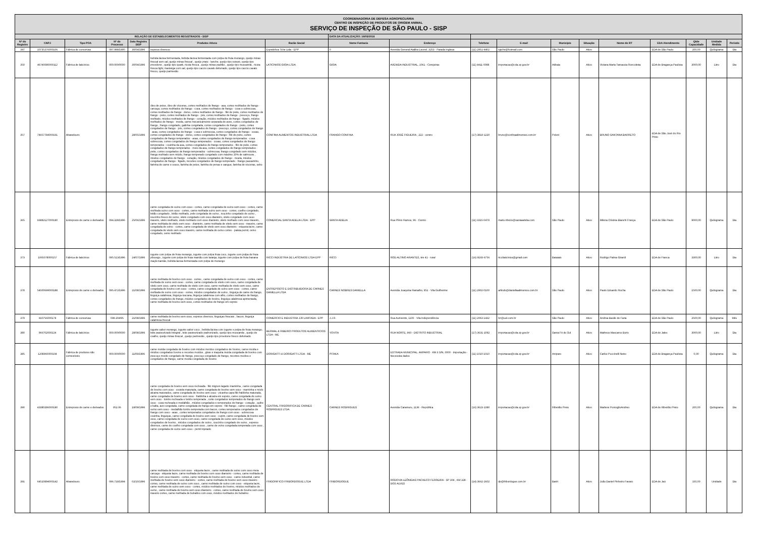| COORDENADORIA DE DEFESA AGROPECUÁRIA CENTRO DE INSPEÇÃO DE PRODUTOS DE ORIGEM ANIMAL SERVIÇO DE INSPEÇÃO DE SÃO PAULO - SISP | | | | | | | | | | | | | | | | | |
| RELAÇÃO DE ESTABELECIMENTOS REGISTRADOS - SISP | | | | | | | DATA DA ATUALIZAÇÃO: 16/05/2018 | | | | | | | | | | |
| Nº do Registro | CNPJ | Tipo POA | Nº do Processo | Data Registro SISP | Produtos Ativos | Razão Social | Nome Fantasia | Endereço | Telefone | E-mail | Município | Situação | Nome do RT | EDA Atendimento | Qtde Capacidade | Unidade Medida | Período |
| 347 | 10735376000106 | Fábrica de conservas | 097.998/1995 | 30/04/1996 | espetos diversos | Espetinhos Tche Ltda - EPP | 0 | Avenida General Ataliba Leonel, 3253 - Parada Inglesa | (11) 2951-4402 | rgtche@hotmail.com | São Paulo | Ativo | | EDA de São Paulo | 200,00 | Quilograma | Dia |
| 350 | 46740080000112 | Fábrica de laticínios | 000.000/0000 | 30/04/1996 | bebida láctea fermentada, bebida láctea fermentada com polpa de fruta morango, queijo minas frescal sem sal, queijo minas frescal , queijo prato - lanche, queijo tipo estepe, queijo tipo provolone , queijo tipo quark, ricota fresca , queijo minas padrão , queijo tipo mussarela , ricota fresca light, manteiga com sal, queijo tipo caccio cavalo defumado, queijo tipo caccio cavalo fresco, queijo parmesão | LATICINIOS GIOIA LTDA | GIOIA | AVENIDA INDUSTRIAL, 1061 - Cerejeiras | (11) 4411-0088 | importacao@cda.sp.gov.br | Atibaia | Ativo | Viviana Maria Tamassia Roncoletta | EDA de Bragança Paulista | 3000,00 | Litro | Dia |
| 357 | 74657784000161 | Abatedouro | | 28/05/1996 | óleo de peixe, óleo de vísceras, cortes resfriados de frango - asa, cortes resfriados de frango - carcaça, cortes resfriados de frango - coxa, cortes resfriados de frango - coxa e sobrecoxa, cortes resfriados de frango - dorso, cortes resfriados de frango - filé de peito, cortes resfriados de frango - peito, cortes resfriados de frango - pés, cortes resfriados de frango - pescoço, frango resfriado, miúdos resfriados de frango - coração, miúdos resfriados de frango - fígado, miúdos resfriados de frango - moela, carne mecanicamente separada de aves, cortes congelados de frango , frango congelado, galinha congelada, cortes congelados de frango - peito, cortes congelados de frango - pés, cortes congelados de frango - pescoço, cortes congelados de frango - asas, cortes congelados de frango - coxa e sobrecoxa, cortes congelados de frango - coxas, cortes congelados de frango - dorso, cortes congelados de frango - filé de peito, cortes congelados de frango temperados - asas, cortes congelados de frango temperados - coxa sobrecoxa, cortes congelados de frango temperados - coxas, cortes congelados de frango temperados - coxinha da asa, cortes congelados de frango temperados - filé de peito, cortes congelados de frango temperados - meio da asa, cortes congelados de frango temperados - peito, cortes congelados de frango temperados - sobrecoxa, frango congelado sem miúdos, frango resfriado sem miúdo, frango temperado congelado com máximo 20% de salmoura , miúdos congelados de frango - coração, miúdos congelados de frango - moela, miúdos congelados de frango - fígado, recortes congelados de frango temperado - frango passarinho, farinha de carne e ossos, farinha de peixe, farinha de penas e sangue, farinha de vísceras, sebo | CONFINA ALIMENTOS INDUSTRIAL LTDA | FRANGO CONFINA | RUA JOSÉ FIGUEIRA , 222 - centro | (17) 3819-1220 | bruno@confinaalimentos.com.br | Poloni | Ativo | BRUNO SANTANA BARRETO | EDA de São José do Rio Preto | | | |
| 365 | 66882127000190 | Entreposto de carne e derivados | 094.328/1996 | 25/06/1996 | carne congelada de suíno com osso - cortes, carne congelada de suíno sem osso - cortes, carne resfriada suíno com osso - cortes, carne resfriada suíno sem osso - cortes, coelho congelado, leitão congelado , leitão resfriado, pele congelada de suíno , toucinho congelado de suíno , toucinho fresco de suíno, vitelo congelado com osso dianteiro, vitelo congelado com osso traseiro, vitelo resfriado, vitelo resfriado com osso dianteiro, vitelo resfriado com osso traseiro, carne resfriada de vitelo sem osso - dianteiro, carne resfriada de vitelo sem osso - traseiro, carne congelada de ovino - cortes, carne congelada de vitelo sem osso dianteiro - etiqueta lacre, carne congelada de vitelo sem osso traseiro, carne resfriada de ovino cortes - paleta pernil, ovino congelado, ovino resfriado | COMERCIAL SANTA ADELIA LTDA - EPP | SANTA ADELIA | Rua Plínio Ramos, 96 - Centro | (11) 3315-0479 | mario.ribeiro@santaadelia.com | São Paulo | Ativo | Milena Cristina Bianchi França | EDA de São Paulo | 9000,00 | Quilograma | Dia |
| 373 | 1065078000157 | Fábrica de laticínios | 095.513/1996 | 24/07/1996 | iogurte com polpa de fruta morango, iogurte com polpa fruta coco, iogurte com polpa de fruta pêssego , iogurte com polpa de fruta mamão com laranja, iogurte com polpa de fruta banana maçã mamão, bebida láctea fermentada com polpa de morango | RICCI INDÚSTRIA DE LATÍCINIOS LTDA EPP | RICCI | ROD.ALTINO ARANTES, km 41 - rural | (16) 9193-6756 | riccilaticinios@gmail.com | Batatais | Ativo | Rodrigo Palma Girardi | EDA de Franca | 3300,00 | Litro | Dia |
| 378 | 54500699000188 | Entreposto de carne e derivados | 095.472/1996 | 21/08/1996 | carne resfriada de bovino com osso - cortes , carne congelada de suíno com osso - cortes, carne resfriada de suíno sem osso - cortes, carne congelada de vitelo com osso, carne congelada de vitelo sem osso, carne resfriada de vitelo com osso, carne resfriada de vitelo sem osso, carne congelada de bovino com osso - cortes, carne congelada de suíno sem osso - cortes, carne resfriada de suíno com osso - cortes, miúdos congelados de suíno , linguiça de carne de frango, linguiça calabresa, linguiça toscana, linguiça calabresa com alho, cortes resfriados de frango, cortes congelados de frango, miúdos congelados de bovino, linguiça calabresa apimentada, carne resfriada de bovino sem osso, cortes resfriados de frango em espeto | ENTREPOSTO E DISTRIBUIDORA DE CARNES DANIELLA LTDA | CARNES NOBRES DANIELLA | Avenida Joaquina Ramalho, 851 - Vila Guilherme | (11) 2902-0100 | arlindo@daniellaalimentos.com.br | São Paulo | Ativo | Paulo Eduardo Rocha | EDA de São Paulo | 1500,00 | Quilograma | Dia |
| 379 | 910756000178 | Fábrica de conservas | 099.204/95 | 21/08/1996 | carne resfriada de bovino sem osso, espetos diversos, linguiças frescais , bacon, linguiça calabresa frescal | COMERCIO E INDUSTRIA JJR LIMITADA - EPP | J.J.R. | Rua Auriverde, 1100 - Vila Independência | (11) 2063-1432 | fzr@uol.com.br | São Paulo | Ativo | Andrea Basile de Faria | EDA de São Paulo | 2500,00 | Quilograma | Mês |
| 380 | 966702000124 | Fábrica de laticínios | 000.000/0000 | 28/08/1996 | iogurte sabor morango, iogurte sabor coco , bebida láctea com iogurte e polpa de fruta morango, leite pasteurizado integral , leite pasteurizado padronizado, queijo tipo mussarela , queijo de coalho, queijo minas frescal , queijo parmesão , queijo tipo provolone fresco defumado | BERMAL & RIBEIRO PRODUTOS ALIMENTICIOS LTDA - ME | YOVITA | RUA NORTE, 960 - DISTRITO INDUSTRIAL | (17) 3631-1092 | importacao@cda.sp.gov.br | Santa Fé do Sul | Ativo | Matheus Mascaros Boris | EDA de Jales | 3000,00 | Litro | Dia |
| 385 | 1208960000104 | Fábrica de produtos não comestíveis | 000.000/0000 | 11/09/1996 | carne moída congelada de bovino com miúdos moídos congelados de bovino, carne moída e miúdos congelados bovino e recortes moídos , glote e traquéia moída congelada de bovino com pescoço moído congelado de frango, pescoço congelado de frango, recortes moídos e congelados de frango, carne moída congelada de bovino | DORIGATTI & DORIGATTI LTDA - ME | PITAKA | ESTRADA MUNICIPAL. AMPARO - KM 3 S/N, 0000 - Importação - Necessita dados | (11) 1010-1010 | importacao@cda.sp.gov.br | Amparo | Ativo | Carlos Puccinelli Netto | EDA de Bragança Paulista | 0,00 | Quilograma | Dia |
| 390 | 43380286000190 | Entreposto de carne e derivados | 952.06 | 18/09/1996 | carne congelada de bovino sem osso recheada - filé mignon lagarto maminha , carne congelada de bovino com osso - costela maturada, carne congelada de bovino sem osso - maminha e miolo alcatra maturados, carne congelada de bovino sem osso - picanha capa filé fraldinha maturada, carne congelada de bovino sem osso - fraldinha e alcatra em espeto, carne congelada de suíno sem osso - lombo recheada e lombo temperada , corte congelados temperados de frango sem osso - coxa recheada e medalhão , miúdos congelados e temperados de frango - coração , quibe e kafta, ave congelada, carne congelada de frango em espeto - filé frango , carne congelada de suíno sem osso - medalhão lombo temperada com bacon, cortes temperados congelados de frango com osso - asas , cortes temperados congelados de frango com osso - sobrecoxa coxinha, linguiças, carne congelada de bovino sem osso - cupim, carne congelada de bovino sem osso, carne congelada de suíno com osso, carne congelada de suíno sem osso, miúdos congelados de bovino , miúdos congelados de suíno , toucinho congelado de suíno , espetos diversos, carne de coelho congelada com osso , carne de ovino congelada temperada com osso , carne congelada de suíno sem osso - pernil injetado | CENTRAL FRIGORIFICA DE CARNES RODRIGUES LTDA | CARNES RODRIGUES | Avenida Caramuru, 1136 - República | (16) 3623-1390 | importacao@cda.sp.gov.br | Ribeirão Preto | Ativo | Marlene PontoglioAndreo | EDA de Ribeirão Preto | 200,00 | Quilograma | Dia |
| 391 | 64510894000142 | Abatedouro | 096.718/1994 | 02/10/1996 | carne resfriada de bovino com osso - etiqueta lacre , carne resfriada de suíno com osso meia carcaça - etiqueta lacre, carne resfriada de bovino com osso dianteiro - cortes, carne resfriada de bovino com osso traseiro - cortes, carne resfriada de bovino sem osso - carne industrial, carne resfriada de bovino sem osso dianteiro - cortes, carne resfriada de bovino sem osso traseiro - cortes, carne resfriada de suíno com osso , carne resfriada de suíno com osso - etiqueta lacre, carne resfriada de suíno sem osso - cortes, miúdos resfriados de bovino, miúdos resfriados de suíno , carne resfriada de bovino sem osso dianteiro - cortes, carne resfriada de bovino sem osso traseiro cortes, carne resfriada de bubalino com osso, miúdos resfriados de bubalino | FRIGORIFICO FRIBORDOGUE LTDA | FRIBORDOGUE | RODOVIA LEÔNIDAS PACHECO FERREIRA - SP 304 , KM 328 - DOS ALVES | (14) 3662-2602 | dp@fribordogue.com.br | Bariri | Ativo | João Daniel Pinheiro Favaro | EDA de Jaú | 150,00 | Unidade | Dia |